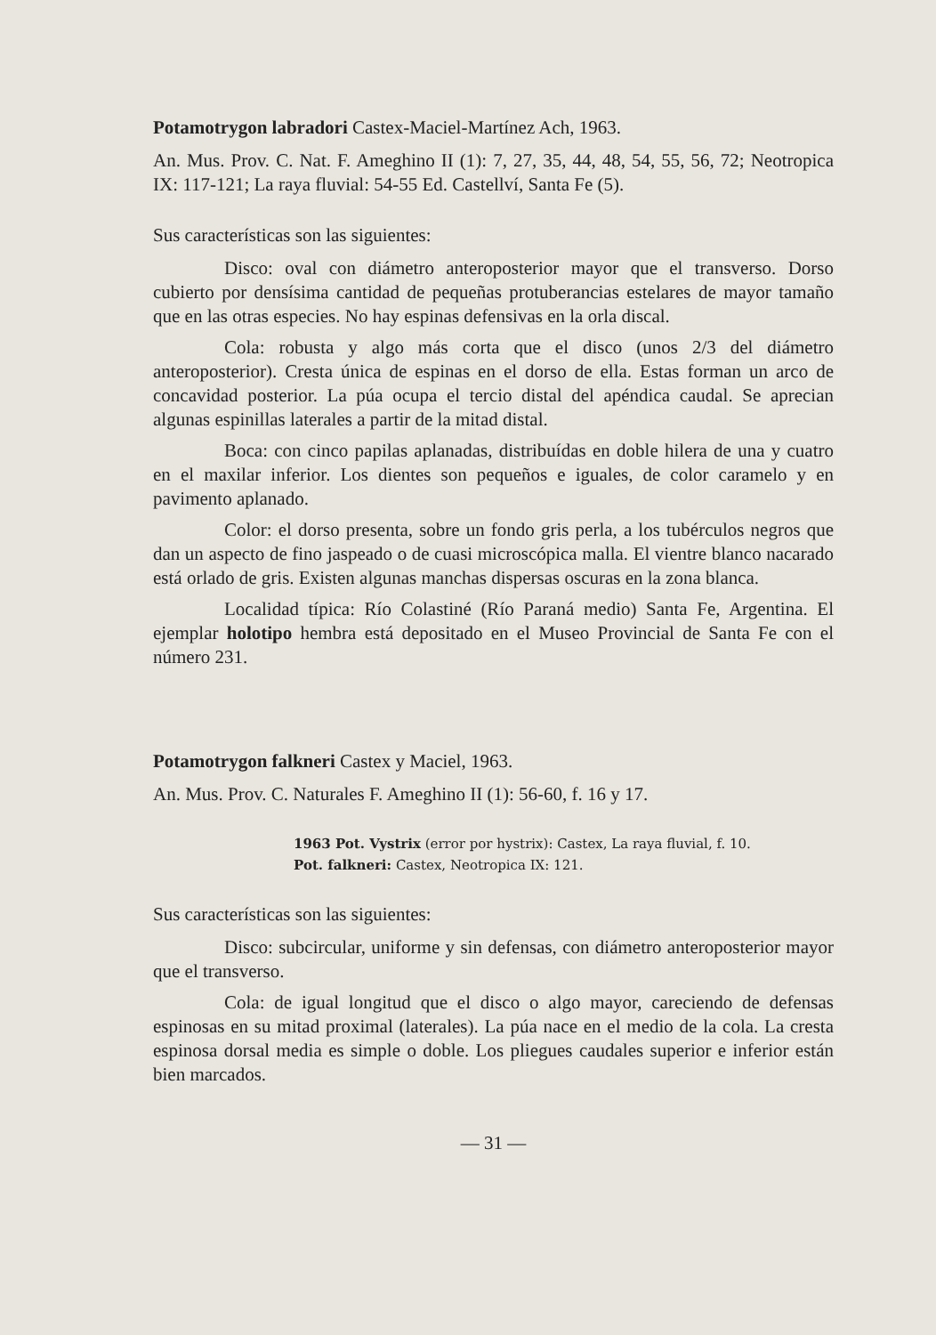Potamotrygon labradori Castex-Maciel-Martínez Ach, 1963.
An. Mus. Prov. C. Nat. F. Ameghino II (1): 7, 27, 35, 44, 48, 54, 55, 56, 72; Neotropica IX: 117-121; La raya fluvial: 54-55 Ed. Castellví, Santa Fe (5).
Sus características son las siguientes:
Disco: oval con diámetro anteroposterior mayor que el transverso. Dorso cubierto por densísima cantidad de pequeñas protuberancias estelares de mayor tamaño que en las otras especies. No hay espinas defensivas en la orla discal.
Cola: robusta y algo más corta que el disco (unos 2/3 del diámetro anteroposterior). Cresta única de espinas en el dorso de ella. Estas forman un arco de concavidad posterior. La púa ocupa el tercio distal del apéndica caudal. Se aprecian algunas espinillas laterales a partir de la mitad distal.
Boca: con cinco papilas aplanadas, distribuídas en doble hilera de una y cuatro en el maxilar inferior. Los dientes son pequeños e iguales, de color caramelo y en pavimento aplanado.
Color: el dorso presenta, sobre un fondo gris perla, a los tubérculos negros que dan un aspecto de fino jaspeado o de cuasi microscópica malla. El vientre blanco nacarado está orlado de gris. Existen algunas manchas dispersas oscuras en la zona blanca.
Localidad típica: Río Colastiné (Río Paraná medio) Santa Fe, Argentina. El ejemplar holotipo hembra está depositado en el Museo Provincial de Santa Fe con el número 231.
Potamotrygon falkneri Castex y Maciel, 1963.
An. Mus. Prov. C. Naturales F. Ameghino II (1): 56-60, f. 16 y 17.
1963 Pot. Vystrix (error por hystrix): Castex, La raya fluvial, f. 10.
Pot. falkneri: Castex, Neotropica IX: 121.
Sus características son las siguientes:
Disco: subcircular, uniforme y sin defensas, con diámetro anteroposterior mayor que el transverso.
Cola: de igual longitud que el disco o algo mayor, careciendo de defensas espinosas en su mitad proximal (laterales). La púa nace en el medio de la cola. La cresta espinosa dorsal media es simple o doble. Los pliegues caudales superior e inferior están bien marcados.
— 31 —